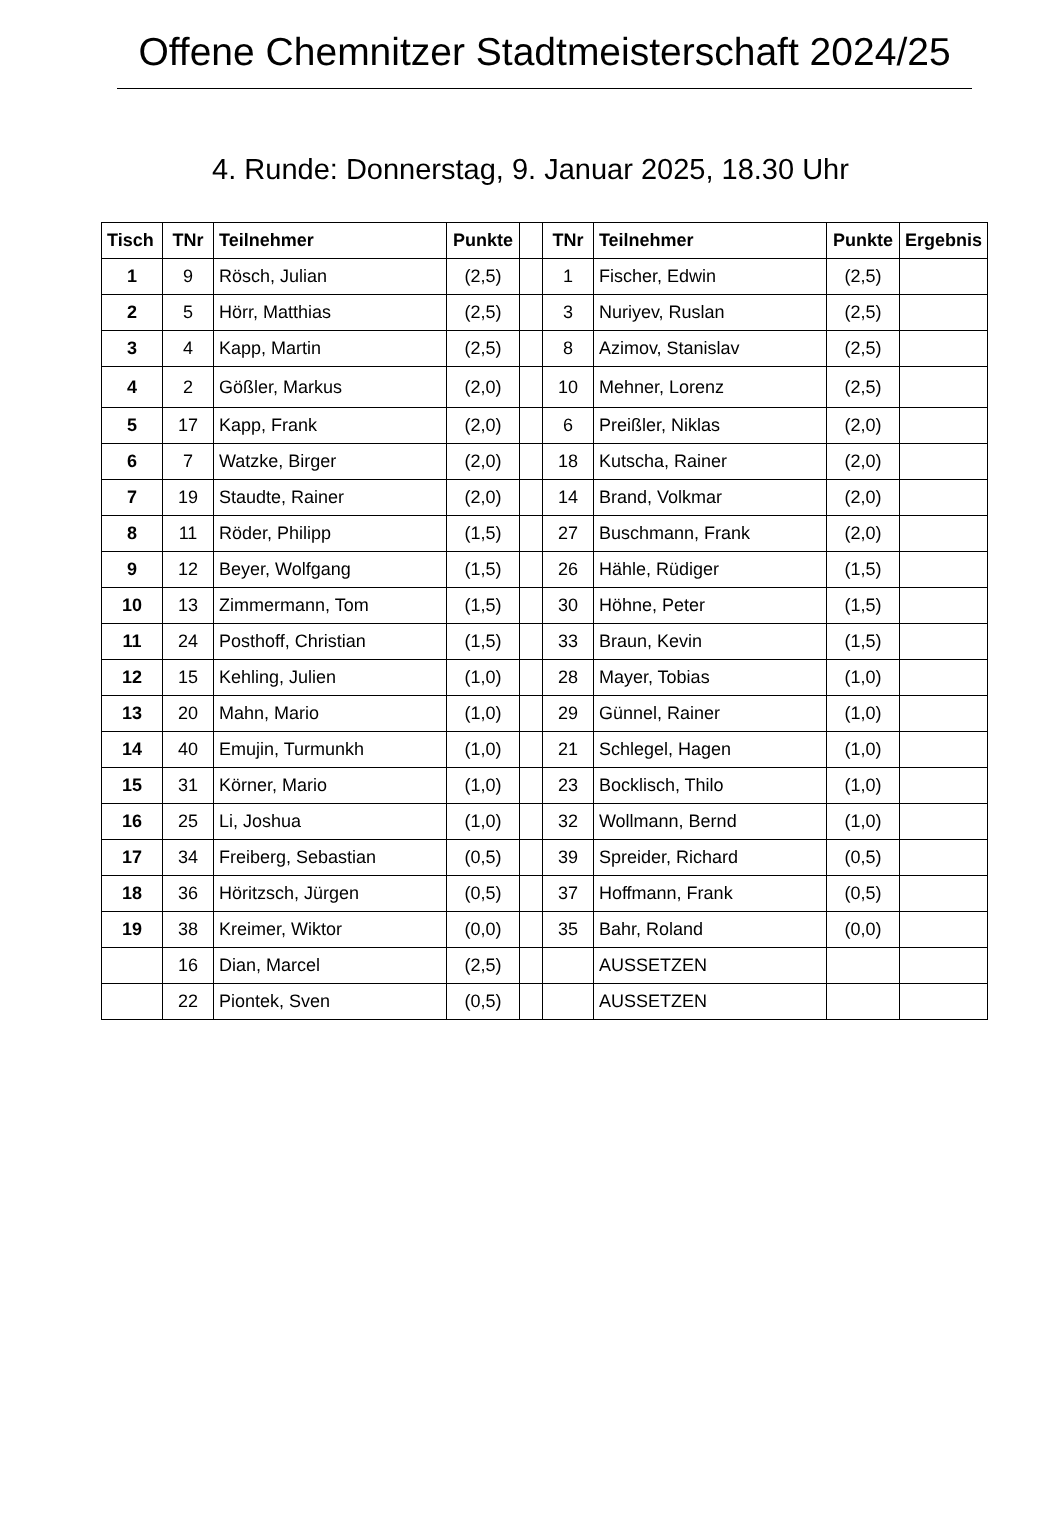Offene Chemnitzer Stadtmeisterschaft 2024/25
4. Runde: Donnerstag, 9. Januar 2025, 18.30 Uhr
| Tisch | TNr | Teilnehmer | Punkte | | TNr | Teilnehmer | Punkte | Ergebnis |
| --- | --- | --- | --- | --- | --- | --- | --- | --- |
| 1 | 9 | Rösch, Julian | (2,5) | | 1 | Fischer, Edwin | (2,5) | |
| 2 | 5 | Hörr, Matthias | (2,5) | | 3 | Nuriyev, Ruslan | (2,5) | |
| 3 | 4 | Kapp, Martin | (2,5) | | 8 | Azimov, Stanislav | (2,5) | |
| 4 | 2 | Gößler, Markus | (2,0) | | 10 | Mehner, Lorenz | (2,5) | |
| 5 | 17 | Kapp, Frank | (2,0) | | 6 | Preißler, Niklas | (2,0) | |
| 6 | 7 | Watzke, Birger | (2,0) | | 18 | Kutscha, Rainer | (2,0) | |
| 7 | 19 | Staudte, Rainer | (2,0) | | 14 | Brand, Volkmar | (2,0) | |
| 8 | 11 | Röder, Philipp | (1,5) | | 27 | Buschmann, Frank | (2,0) | |
| 9 | 12 | Beyer, Wolfgang | (1,5) | | 26 | Hähle, Rüdiger | (1,5) | |
| 10 | 13 | Zimmermann, Tom | (1,5) | | 30 | Höhne, Peter | (1,5) | |
| 11 | 24 | Posthoff, Christian | (1,5) | | 33 | Braun, Kevin | (1,5) | |
| 12 | 15 | Kehling, Julien | (1,0) | | 28 | Mayer, Tobias | (1,0) | |
| 13 | 20 | Mahn, Mario | (1,0) | | 29 | Günnel, Rainer | (1,0) | |
| 14 | 40 | Emujin, Turmunkh | (1,0) | | 21 | Schlegel, Hagen | (1,0) | |
| 15 | 31 | Körner, Mario | (1,0) | | 23 | Bocklisch, Thilo | (1,0) | |
| 16 | 25 | Li, Joshua | (1,0) | | 32 | Wollmann, Bernd | (1,0) | |
| 17 | 34 | Freiberg, Sebastian | (0,5) | | 39 | Spreider, Richard | (0,5) | |
| 18 | 36 | Höritzsch, Jürgen | (0,5) | | 37 | Hoffmann, Frank | (0,5) | |
| 19 | 38 | Kreimer, Wiktor | (0,0) | | 35 | Bahr, Roland | (0,0) | |
| | 16 | Dian, Marcel | (2,5) | | | AUSSETZEN | | |
| | 22 | Piontek, Sven | (0,5) | | | AUSSETZEN | | |